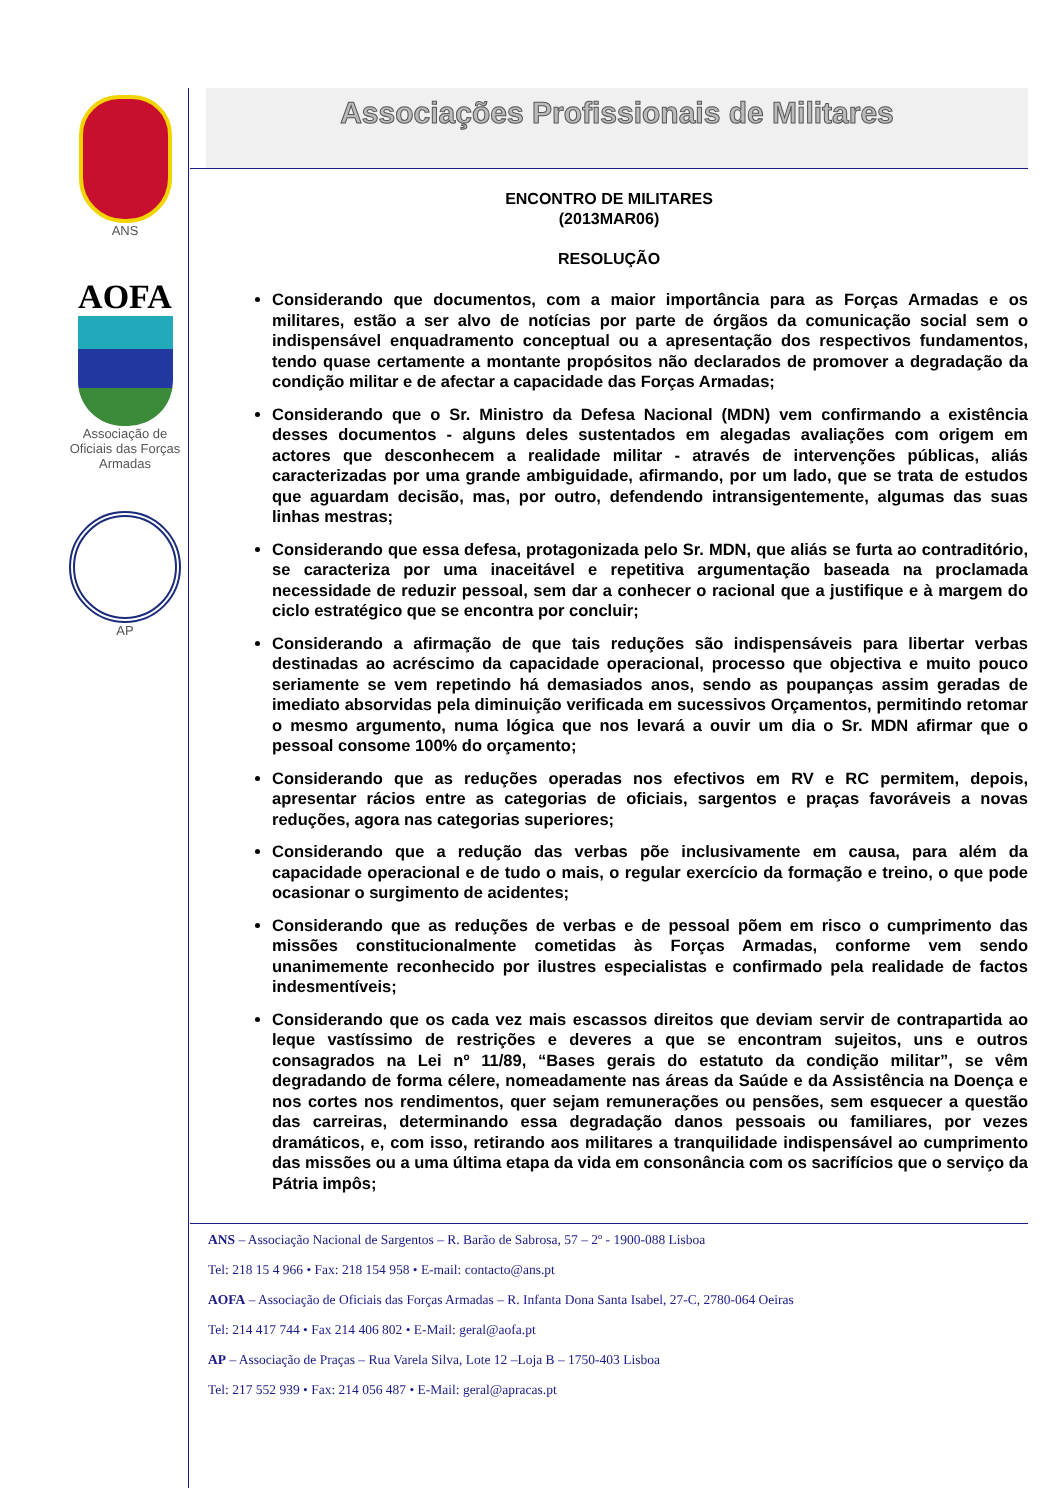ANS
AOFA
Associação de Oficiais das Forças Armadas
AP
Associações Profissionais de Militares
ENCONTRO DE MILITARES
(2013MAR06)
RESOLUÇÃO
Considerando que documentos, com a maior importância para as Forças Armadas e os militares, estão a ser alvo de notícias por parte de órgãos da comunicação social sem o indispensável enquadramento conceptual ou a apresentação dos respectivos fundamentos, tendo quase certamente a montante propósitos não declarados de promover a degradação da condição militar e de afectar a capacidade das Forças Armadas;
Considerando que o Sr. Ministro da Defesa Nacional (MDN) vem confirmando a existência desses documentos - alguns deles sustentados em alegadas avaliações com origem em actores que desconhecem a realidade militar - através de intervenções públicas, aliás caracterizadas por uma grande ambiguidade, afirmando, por um lado, que se trata de estudos que aguardam decisão, mas, por outro, defendendo intransigentemente, algumas das suas linhas mestras;
Considerando que essa defesa, protagonizada pelo Sr. MDN, que aliás se furta ao contraditório, se caracteriza por uma inaceitável e repetitiva argumentação baseada na proclamada necessidade de reduzir pessoal, sem dar a conhecer o racional que a justifique e à margem do ciclo estratégico que se encontra por concluir;
Considerando a afirmação de que tais reduções são indispensáveis para libertar verbas destinadas ao acréscimo da capacidade operacional, processo que objectiva e muito pouco seriamente se vem repetindo há demasiados anos, sendo as poupanças assim geradas de imediato absorvidas pela diminuição verificada em sucessivos Orçamentos, permitindo retomar o mesmo argumento, numa lógica que nos levará a ouvir um dia o Sr. MDN afirmar que o pessoal consome 100% do orçamento;
Considerando que as reduções operadas nos efectivos em RV e RC permitem, depois, apresentar rácios entre as categorias de oficiais, sargentos e praças favoráveis a novas reduções, agora nas categorias superiores;
Considerando que a redução das verbas põe inclusivamente em causa, para além da capacidade operacional e de tudo o mais, o regular exercício da formação e treino, o que pode ocasionar o surgimento de acidentes;
Considerando que as reduções de verbas e de pessoal põem em risco o cumprimento das missões constitucionalmente cometidas às Forças Armadas, conforme vem sendo unanimemente reconhecido por ilustres especialistas e confirmado pela realidade de factos indesmentíveis;
Considerando que os cada vez mais escassos direitos que deviam servir de contrapartida ao leque vastíssimo de restrições e deveres a que se encontram sujeitos, uns e outros consagrados na Lei nº 11/89, “Bases gerais do estatuto da condição militar”, se vêm degradando de forma célere, nomeadamente nas áreas da Saúde e da Assistência na Doença e nos cortes nos rendimentos, quer sejam remunerações ou pensões, sem esquecer a questão das carreiras, determinando essa degradação danos pessoais ou familiares, por vezes dramáticos, e, com isso, retirando aos militares a tranquilidade indispensável ao cumprimento das missões ou a uma última etapa da vida em consonância com os sacrifícios que o serviço da Pátria impôs;
ANS – Associação Nacional de Sargentos – R. Barão de Sabrosa, 57 – 2º - 1900-088 Lisboa
Tel: 218 15 4 966 • Fax: 218 154 958 • E-mail: contacto@ans.pt
AOFA – Associação de Oficiais das Forças Armadas – R. Infanta Dona Santa Isabel, 27-C, 2780-064 Oeiras
Tel: 214 417 744 • Fax 214 406 802 • E-Mail: geral@aofa.pt
AP – Associação de Praças – Rua Varela Silva, Lote 12 –Loja B – 1750-403 Lisboa
Tel: 217 552 939 • Fax: 214 056 487 • E-Mail: geral@apracas.pt